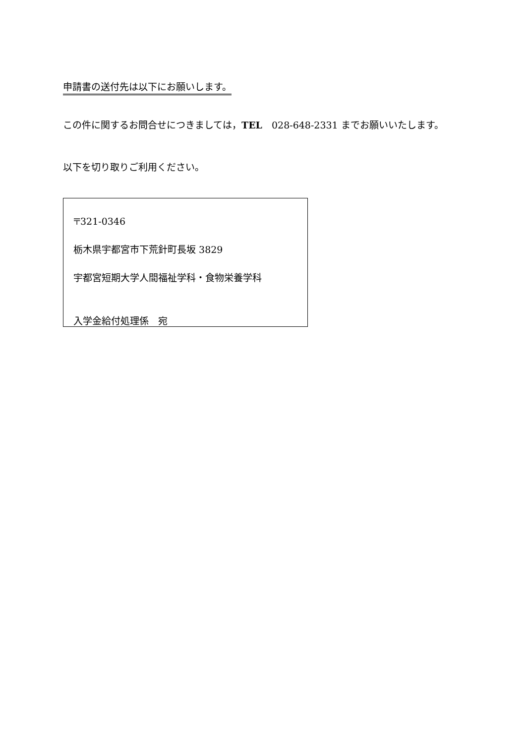申請書の送付先は以下にお願いします。
この件に関するお問合せにつきましては，TEL　028-648-2331 までお願いいたします。
以下を切り取りご利用ください。
〒321-0346
栃木県宇都宮市下荒針町長坂 3829
宇都宮短期大学人間福祉学科・食物栄養学科
入学金給付処理係　宛